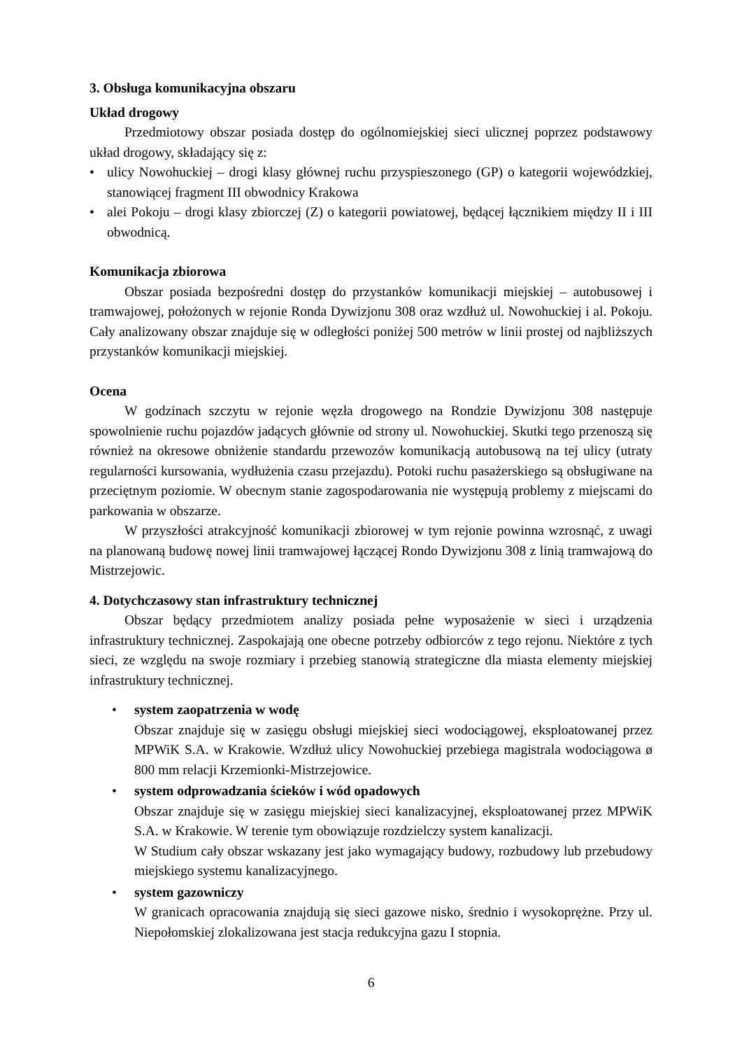3. Obsługa komunikacyjna obszaru
Układ drogowy
Przedmiotowy obszar posiada dostęp do ogólnomiejskiej sieci ulicznej poprzez podstawowy układ drogowy, składający się z:
• ulicy Nowohuckiej – drogi klasy głównej ruchu przyspieszonego (GP) o kategorii wojewódzkiej, stanowiącej fragment III obwodnicy Krakowa
• alei Pokoju – drogi klasy zbiorczej (Z) o kategorii powiatowej, będącej łącznikiem między II i III obwodnicą.
Komunikacja zbiorowa
Obszar posiada bezpośredni dostęp do przystanków komunikacji miejskiej – autobusowej i tramwajowej, położonych w rejonie Ronda Dywizjonu 308 oraz wzdłuż ul. Nowohuckiej i al. Pokoju. Cały analizowany obszar znajduje się w odległości poniżej 500 metrów w linii prostej od najbliższych przystanków komunikacji miejskiej.
Ocena
W godzinach szczytu w rejonie węzła drogowego na Rondzie Dywizjonu 308 następuje spowolnienie ruchu pojazdów jadących głównie od strony ul. Nowohuckiej. Skutki tego przenoszą się również na okresowe obniżenie standardu przewozów komunikacją autobusową na tej ulicy (utraty regularności kursowania, wydłużenia czasu przejazdu). Potoki ruchu pasażerskiego są obsługiwane na przeciętnym poziomie. W obecnym stanie zagospodarowania nie występują problemy z miejscami do parkowania w obszarze.
W przyszłości atrakcyjność komunikacji zbiorowej w tym rejonie powinna wzrosnąć, z uwagi na planowaną budowę nowej linii tramwajowej łączącej Rondo Dywizjonu 308 z linią tramwajową do Mistrzejowic.
4. Dotychczasowy stan infrastruktury technicznej
Obszar będący przedmiotem analizy posiada pełne wyposażenie w sieci i urządzenia infrastruktury technicznej. Zaspokajają one obecne potrzeby odbiorców z tego rejonu. Niektóre z tych sieci, ze względu na swoje rozmiary i przebieg stanowią strategiczne dla miasta elementy miejskiej infrastruktury technicznej.
• system zaopatrzenia w wodę
Obszar znajduje się w zasięgu obsługi miejskiej sieci wodociągowej, eksploatowanej przez MPWiK S.A. w Krakowie. Wzdłuż ulicy Nowohuckiej przebiega magistrala wodociągowa ø 800 mm relacji Krzemionki-Mistrzejowice.
• system odprowadzania ścieków i wód opadowych
Obszar znajduje się w zasięgu miejskiej sieci kanalizacyjnej, eksploatowanej przez MPWiK S.A. w Krakowie. W terenie tym obowiązuje rozdzielczy system kanalizacji.
W Studium cały obszar wskazany jest jako wymagający budowy, rozbudowy lub przebudowy miejskiego systemu kanalizacyjnego.
• system gazowniczy
W granicach opracowania znajdują się sieci gazowe nisko, średnio i wysokoprężne. Przy ul. Niepołomskiej zlokalizowana jest stacja redukcyjna gazu I stopnia.
6